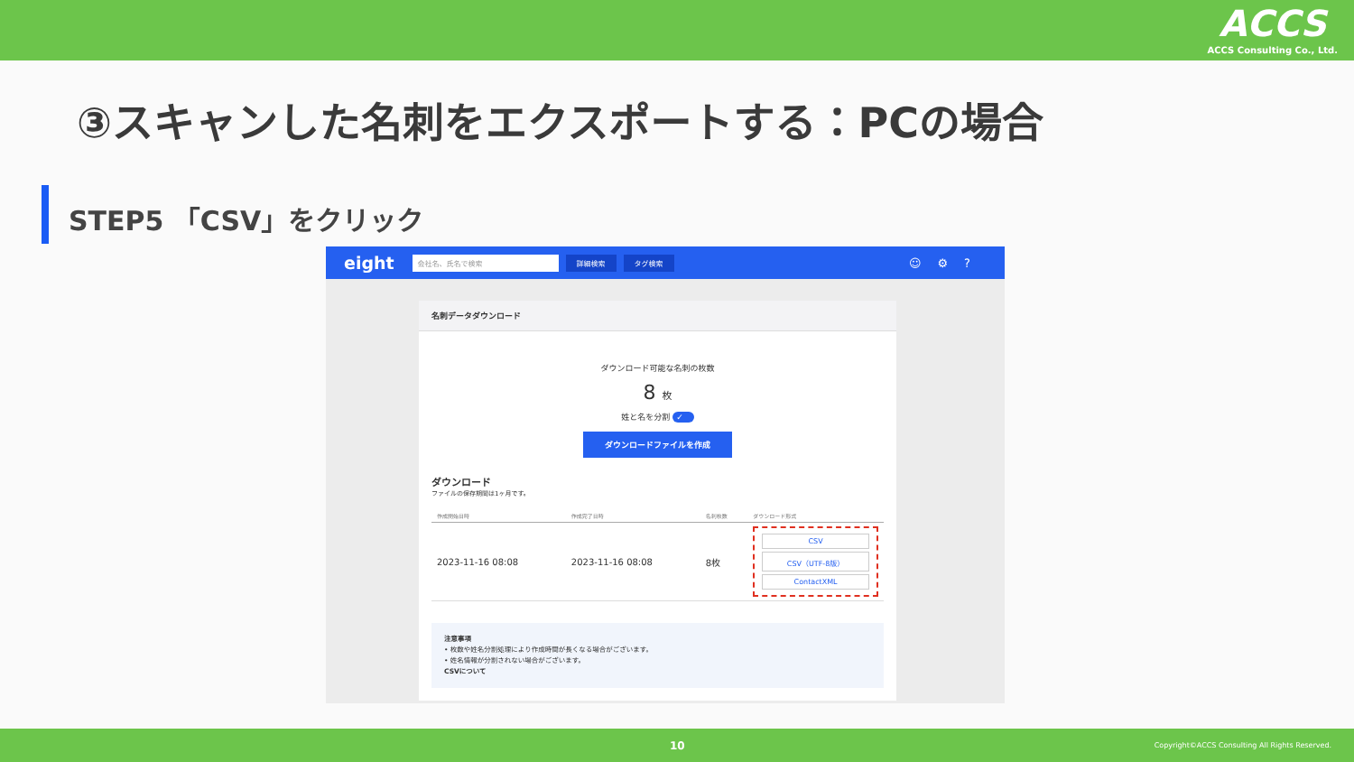ACCS
ACCS Consulting Co., Ltd.
③スキャンした名刺をエクスポートする：PCの場合
STEP5 「CSV」をクリック
eight 会社名、氏名で検索 詳細検索 タグ検索 ☺⚙?
名刺データダウンロード
ダウンロード可能な名刺の枚数
8 枚
姓と名を分割 ✓
ダウンロードファイルを作成
ダウンロード
ファイルの保存期間は1ヶ月です。
| 作成開始日時 | 作成完了日時 | 名刺枚数 | ダウンロード形式 |
| --- | --- | --- | --- |
| 2023-11-16 08:08 | 2023-11-16 08:08 | 8枚 | CSV CSV（UTF-8版） ContactXML |
注意事項
• 枚数や姓名分割処理により作成時間が長くなる場合がございます。
• 姓名情報が分割されない場合がございます。
CSVについて
10 Copyright©ACCS Consulting All Rights Reserved.